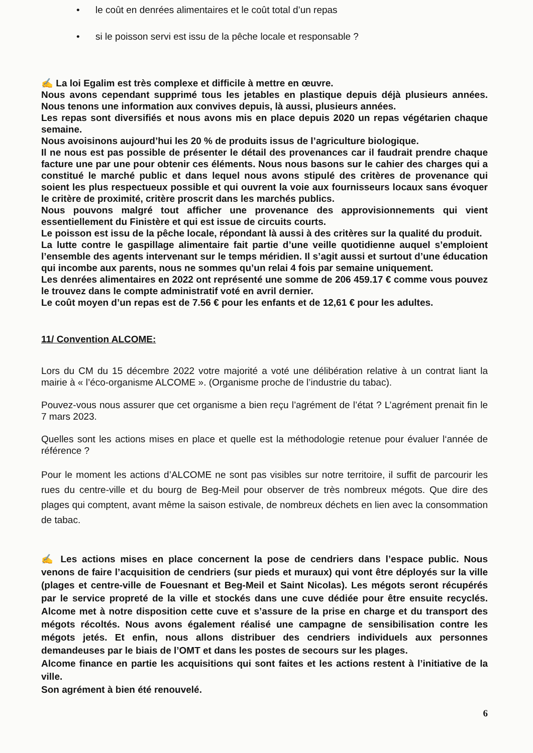• le coût en denrées alimentaires et le coût total d’un repas
• si le poisson servi est issu de la pêche locale et responsable ?
✍ La loi Egalim est très complexe et difficile à mettre en œuvre.
Nous avons cependant supprimé tous les jetables en plastique depuis déjà plusieurs années. Nous tenons une information aux convives depuis, là aussi, plusieurs années.
Les repas sont diversifiés et nous avons mis en place depuis 2020 un repas végétarien chaque semaine.
Nous avoisinons aujourd’hui les 20 % de produits issus de l’agriculture biologique.
Il ne nous est pas possible de présenter le détail des provenances car il faudrait prendre chaque facture une par une pour obtenir ces éléments. Nous nous basons sur le cahier des charges qui a constitué le marché public et dans lequel nous avons stipulé des critères de provenance qui soient les plus respectueux possible et qui ouvrent la voie aux fournisseurs locaux sans évoquer le critère de proximité, critère proscrit dans les marchés publics.
Nous pouvons malgré tout afficher une provenance des approvisionnements qui vient essentiellement du Finistère et qui est issue de circuits courts.
Le poisson est issu de la pêche locale, répondant là aussi à des critères sur la qualité du produit.
La lutte contre le gaspillage alimentaire fait partie d’une veille quotidienne auquel s’emploient l’ensemble des agents intervenant sur le temps méridien. Il s’agit aussi et surtout d’une éducation qui incombe aux parents, nous ne sommes qu’un relai 4 fois par semaine uniquement.
Les denrées alimentaires en 2022 ont représenté une somme de 206 459.17 € comme vous pouvez le trouvez dans le compte administratif voté en avril dernier.
Le coût moyen d’un repas est de 7.56 € pour les enfants et de 12,61 € pour les adultes.
11/ Convention ALCOME:
Lors du CM du 15 décembre 2022 votre majorité a voté une délibération relative à un contrat liant la mairie à « l’éco-organisme ALCOME ». (Organisme proche de l’industrie du tabac).
Pouvez-vous nous assurer que cet organisme a bien reçu l’agrément de l’état ? L’agrément prenait fin le 7 mars 2023.
Quelles sont les actions mises en place et quelle est la méthodologie retenue pour évaluer l‘année de référence ?
Pour le moment les actions d’ALCOME ne sont pas visibles sur notre territoire, il suffit de parcourir les rues du centre-ville et du bourg de Beg-Meil pour observer de très nombreux mégots. Que dire des plages qui comptent, avant même la saison estivale, de nombreux déchets en lien avec la consommation de tabac.
✍ Les actions mises en place concernent la pose de cendriers dans l’espace public. Nous venons de faire l’acquisition de cendriers (sur pieds et muraux) qui vont être déployés sur la ville (plages et centre-ville de Fouesnant et Beg-Meil et Saint Nicolas). Les mégots seront récupérés par le service propreté de la ville et stockés dans une cuve dédiée pour être ensuite recyclés. Alcome met à notre disposition cette cuve et s’assure de la prise en charge et du transport des mégots récoltés. Nous avons également réalisé une campagne de sensibilisation contre les mégots jetés. Et enfin, nous allons distribuer des cendriers individuels aux personnes demandeuses par le biais de l’OMT et dans les postes de secours sur les plages.
Alcome finance en partie les acquisitions qui sont faites et les actions restent à l’initiative de la ville.
Son agrément à bien été renouvelé.
6